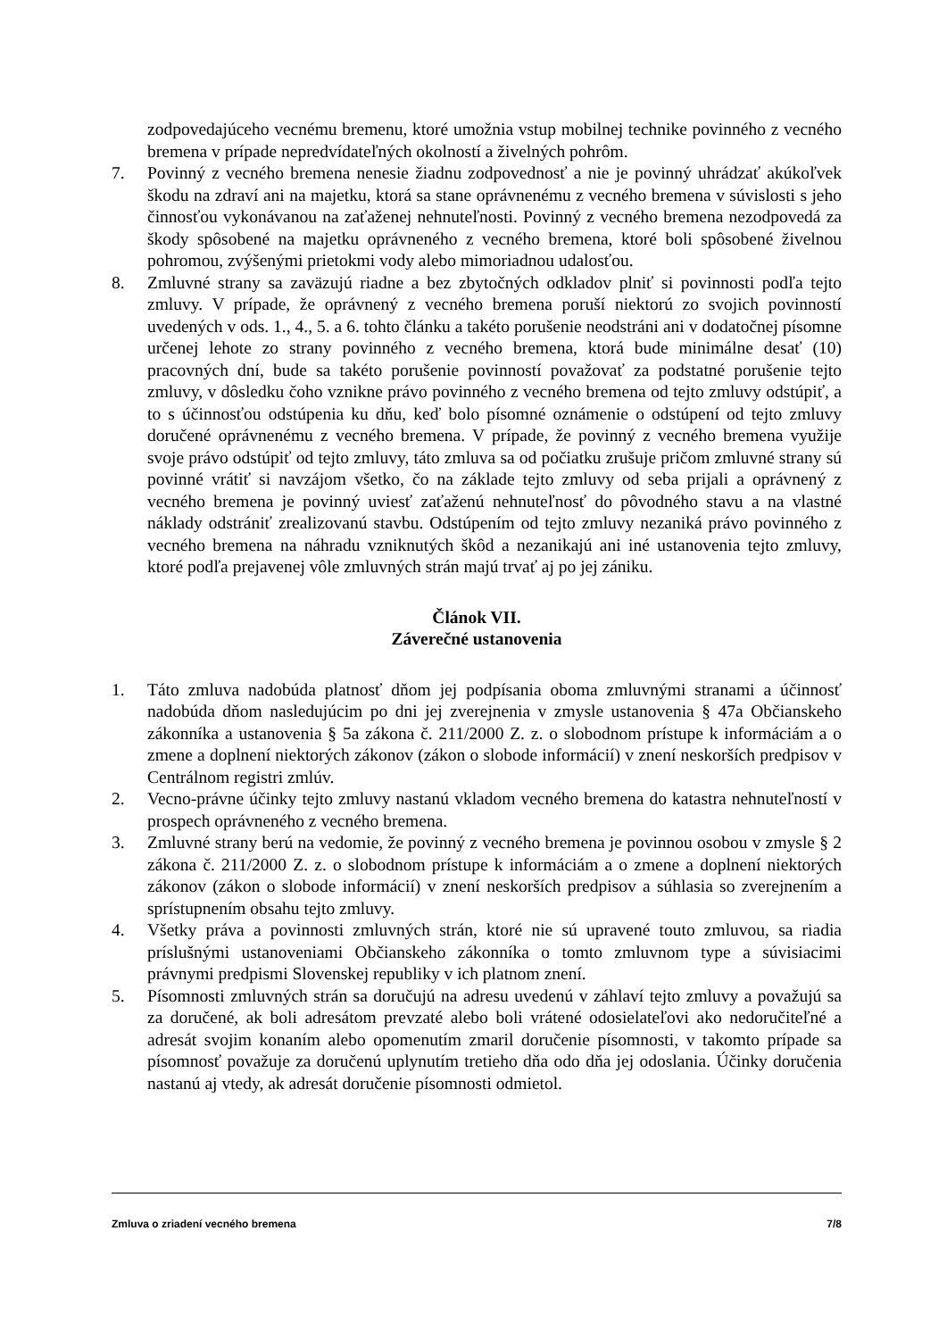zodpovedajúceho vecnému bremenu, ktoré umožnia vstup mobilnej technike povinného z vecného bremena v prípade nepredvídateľných okolností a živelných pohrôm.
7. Povinný z vecného bremena nenesie žiadnu zodpovednosť a nie je povinný uhrádzať akúkoľvek škodu na zdraví ani na majetku, ktorá sa stane oprávnenému z vecného bremena v súvislosti s jeho činnosťou vykonávanou na zaťaženej nehnuteľnosti. Povinný z vecného bremena nezodpovedá za škody spôsobené na majetku oprávneného z vecného bremena, ktoré boli spôsobené živelnou pohromou, zvýšenými prietokmi vody alebo mimoriadnou udalosťou.
8. Zmluvné strany sa zaväzujú riadne a bez zbytočných odkladov plniť si povinnosti podľa tejto zmluvy. V prípade, že oprávnený z vecného bremena poruší niektorú zo svojich povinností uvedených v ods. 1., 4., 5. a 6. tohto článku a takéto porušenie neodstráni ani v dodatočnej písomne určenej lehote zo strany povinného z vecného bremena, ktorá bude minimálne desať (10) pracovných dní, bude sa takéto porušenie povinností považovať za podstatné porušenie tejto zmluvy, v dôsledku čoho vznikne právo povinného z vecného bremena od tejto zmluvy odstúpiť, a to s účinnosťou odstúpenia ku dňu, keď bolo písomné oznámenie o odstúpení od tejto zmluvy doručené oprávnenému z vecného bremena. V prípade, že povinný z vecného bremena využije svoje právo odstúpiť od tejto zmluvy, táto zmluva sa od počiatku zrušuje pričom zmluvné strany sú povinné vrátiť si navzájom všetko, čo na základe tejto zmluvy od seba prijali a oprávnený z vecného bremena je povinný uviesť zaťaženú nehnuteľnosť do pôvodného stavu a na vlastné náklady odstrániť zrealizovanú stavbu. Odstúpením od tejto zmluvy nezaniká právo povinného z vecného bremena na náhradu vzniknutých škôd a nezanikajú ani iné ustanovenia tejto zmluvy, ktoré podľa prejavenej vôle zmluvných strán majú trvať aj po jej zániku.
Článok VII.
Záverečné ustanovenia
1. Táto zmluva nadobúda platnosť dňom jej podpísania oboma zmluvnými stranami a účinnosť nadobúda dňom nasledujúcim po dni jej zverejnenia v zmysle ustanovenia § 47a Občianskeho zákonníka a ustanovenia § 5a zákona č. 211/2000 Z. z. o slobodnom prístupe k informáciám a o zmene a doplnení niektorých zákonov (zákon o slobode informácií) v znení neskorších predpisov v Centrálnom registri zmlúv.
2. Vecno-právne účinky tejto zmluvy nastanú vkladom vecného bremena do katastra nehnuteľností v prospech oprávneného z vecného bremena.
3. Zmluvné strany berú na vedomie, že povinný z vecného bremena je povinnou osobou v zmysle § 2 zákona č. 211/2000 Z. z. o slobodnom prístupe k informáciám a o zmene a doplnení niektorých zákonov (zákon o slobode informácií) v znení neskorších predpisov a súhlasia so zverejnením a sprístupnením obsahu tejto zmluvy.
4. Všetky práva a povinnosti zmluvných strán, ktoré nie sú upravené touto zmluvou, sa riadia príslušnými ustanoveniami Občianskeho zákonníka o tomto zmluvnom type a súvisiacimi právnymi predpismi Slovenskej republiky v ich platnom znení.
5. Písomnosti zmluvných strán sa doručujú na adresu uvedenú v záhlaví tejto zmluvy a považujú sa za doručené, ak boli adresátom prevzaté alebo boli vrátené odosielateľovi ako nedoručiteľné a adresát svojim konaním alebo opomenutím zmaril doručenie písomnosti, v takomto prípade sa písomnosť považuje za doručenú uplynutím tretieho dňa odo dňa jej odoslania. Účinky doručenia nastanú aj vtedy, ak adresát doručenie písomnosti odmietol.
Zmluva o zriadení vecného bremena 7/8